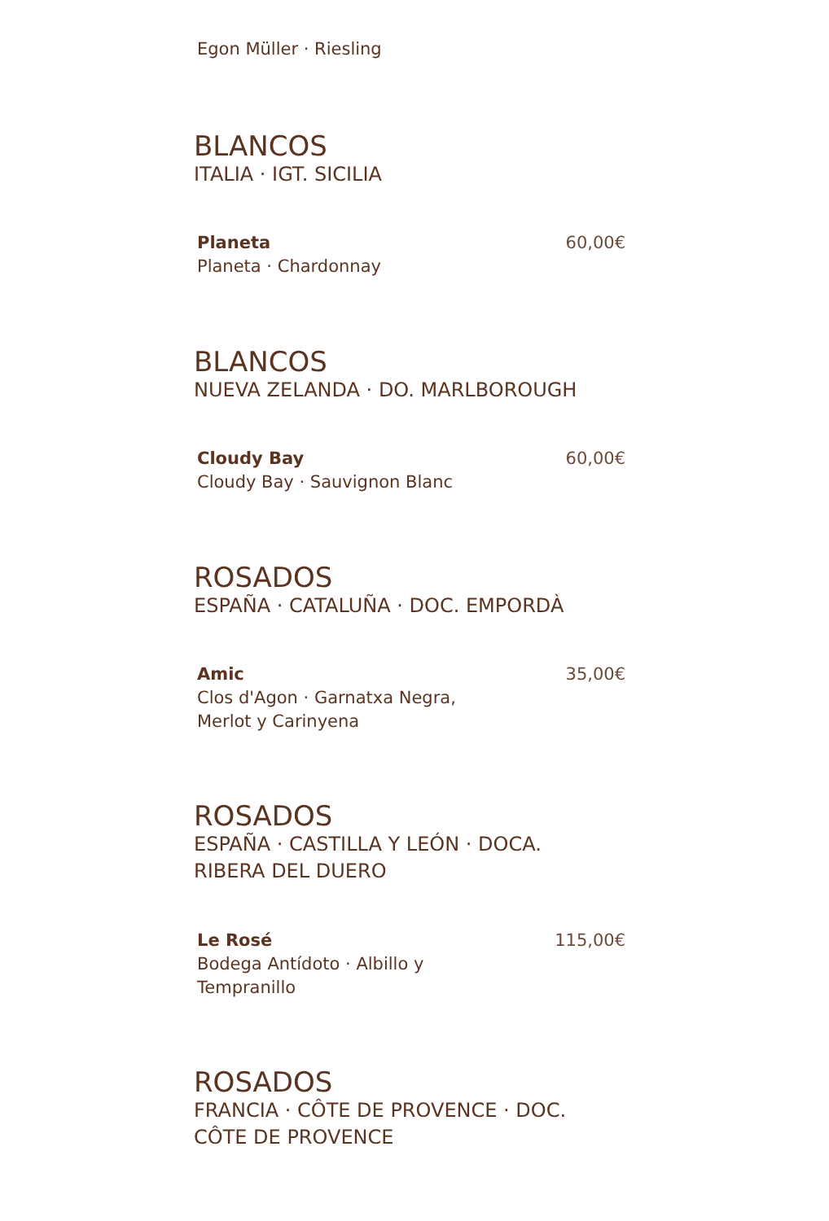Egon Müller · Riesling
BLANCOS
ITALIA · IGT. SICILIA
Planeta
Planeta · Chardonnay
60,00€
BLANCOS
NUEVA ZELANDA · DO. MARLBOROUGH
Cloudy Bay
Cloudy Bay · Sauvignon Blanc
60,00€
ROSADOS
ESPAÑA · CATALUÑA · DOC. EMPORDÀ
Amic
Clos d'Agon · Garnatxa Negra,
Merlot y Carinyena
35,00€
ROSADOS
ESPAÑA · CASTILLA Y LEÓN · DOCA.
RIBERA DEL DUERO
Le Rosé
Bodega Antídoto · Albillo y
Tempranillo
115,00€
ROSADOS
FRANCIA · CÔTE DE PROVENCE · DOC.
CÔTE DE PROVENCE